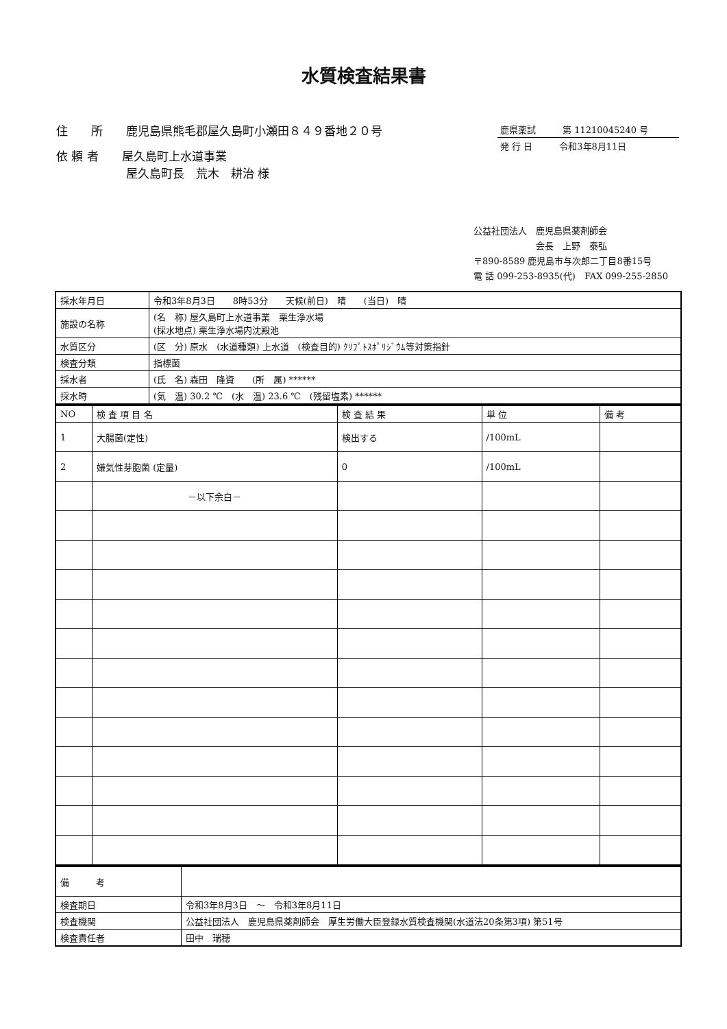水質検査結果書
住　　所　　鹿児島県熊毛郡屋久島町小瀬田８４９番地２０号
依 頼 者　　屋久島町上水道事業
　　　　　　屋久島町長　荒木　耕治 様
鹿県薬試　　　第 11210045240 号
発 行 日　　　令和3年8月11日
公益社団法人　鹿児島県薬剤師会
　　　　　　　会長　上野　泰弘
〒890-8589 鹿児島市与次郎二丁目8番15号
電 話 099-253-8935(代)　FAX 099-255-2850
| 採水年月日 | 令和3年8月3日 8時53分 天候(前日) 晴 (当日) 晴 |
| 施設の名称 | (名 称) 屋久島町上水道事業 栗生浄水場 (採水地点) 栗生浄水場内沈殿池 |
| 水質区分 | (区 分) 原水 (水道種類) 上水道 (検査目的) ｸﾘﾌﾟﾄｽﾎﾟﾘｼﾞｳﾑ等対策指針 |
| 検査分類 | 指標菌 |
| 採水者 | (氏 名) 森田 隆資 (所 属) ****** |
| 採水時 | (気 温) 30.2 ℃ (水 温) 23.6 ℃ (残留塩素) ****** |
| NO | 検 査 項 目 名 | 検 査 結 果 | 単 位 | 備 考 |
| --- | --- | --- | --- | --- |
| 1 | 大腸菌(定性) | 検出する | /100mL | |
| 2 | 嫌気性芽胞菌 (定量) | 0 | /100mL | |
| | －以下余白－ | | | |
| 備 考 | |
| 検査期日 | 令和3年8月3日 ～ 令和3年8月11日 |
| 検査機関 | 公益社団法人 鹿児島県薬剤師会 厚生労働大臣登録水質検査機関(水道法20条第3項) 第51号 |
| 検査責任者 | 田中 瑞穂 |